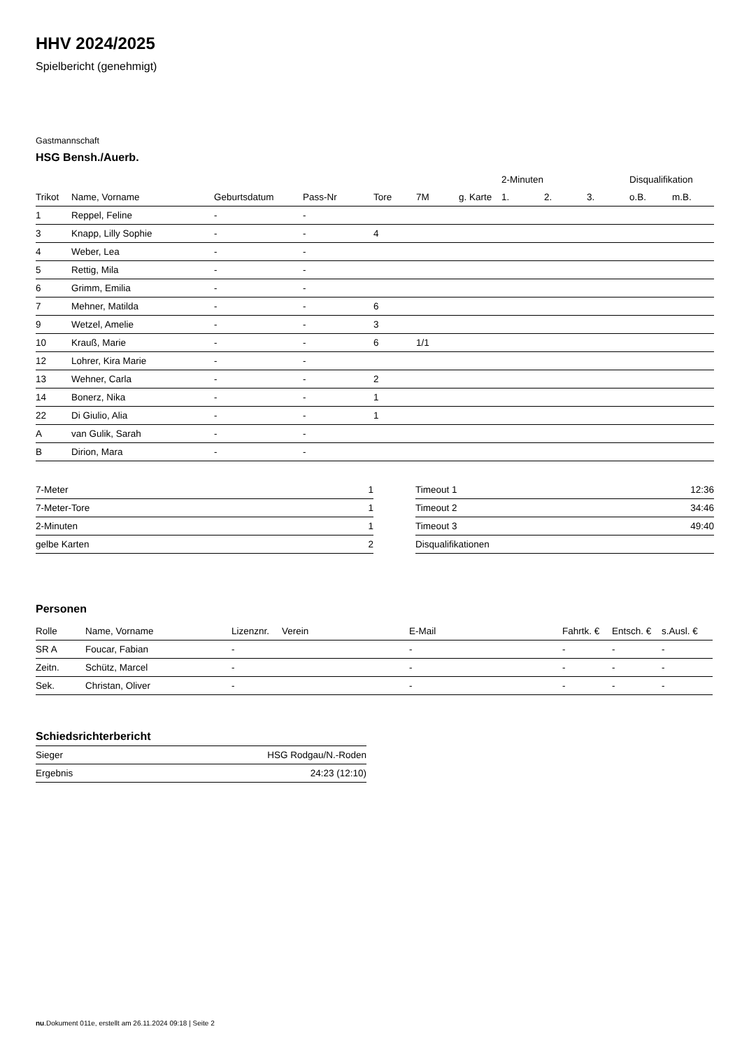HHV 2024/2025
Spielbericht (genehmigt)
Gastmannschaft
HSG Bensh./Auerb.
| | | | | | | | 2-Minuten | | | Disqualifikation | |
| --- | --- | --- | --- | --- | --- | --- | --- | --- | --- | --- | --- |
| Trikot | Name, Vorname | Geburtsdatum | Pass-Nr | Tore | 7M | g. Karte | 1. | 2. | 3. | o.B. | m.B. |
| 1 | Reppel, Feline | - | - | | | | | | | | |
| 3 | Knapp, Lilly Sophie | - | - | 4 | | | | | | | |
| 4 | Weber, Lea | - | - | | | | | | | | |
| 5 | Rettig, Mila | - | - | | | | | | | | |
| 6 | Grimm, Emilia | - | - | | | | | | | | |
| 7 | Mehner, Matilda | - | - | 6 | | | | | | | |
| 9 | Wetzel, Amelie | - | - | 3 | | | | | | | |
| 10 | Krauß, Marie | - | - | 6 | 1/1 | | | | | | |
| 12 | Lohrer, Kira Marie | - | - | | | | | | | | |
| 13 | Wehner, Carla | - | - | 2 | | | | | | | |
| 14 | Bonerz, Nika | - | - | 1 | | | | | | | |
| 22 | Di Giulio, Alia | - | - | 1 | | | | | | | |
| A | van Gulik, Sarah | - | - | | | | | | | | |
| B | Dirion, Mara | - | - | | | | | | | | |
| 7-Meter | 1 |
| 7-Meter-Tore | 1 |
| 2-Minuten | 1 |
| gelbe Karten | 2 |
| Timeout 1 | 12:36 |
| Timeout 2 | 34:46 |
| Timeout 3 | 49:40 |
| Disqualifikationen | |
Personen
| Rolle | Name, Vorname | Lizenznr. | Verein | E-Mail | Fahrtk. € | Entsch. € | s.Ausl. € |
| --- | --- | --- | --- | --- | --- | --- | --- |
| SR A | Foucar, Fabian | - | | - | - | - | - |
| Zeitn. | Schütz, Marcel | - | | - | - | - | - |
| Sek. | Christan, Oliver | - | | - | - | - | - |
Schiedsrichterbericht
| Sieger | HSG Rodgau/N.-Roden |
| Ergebnis | 24:23 (12:10) |
nu.Dokument 011e, erstellt am 26.11.2024 09:18 | Seite 2